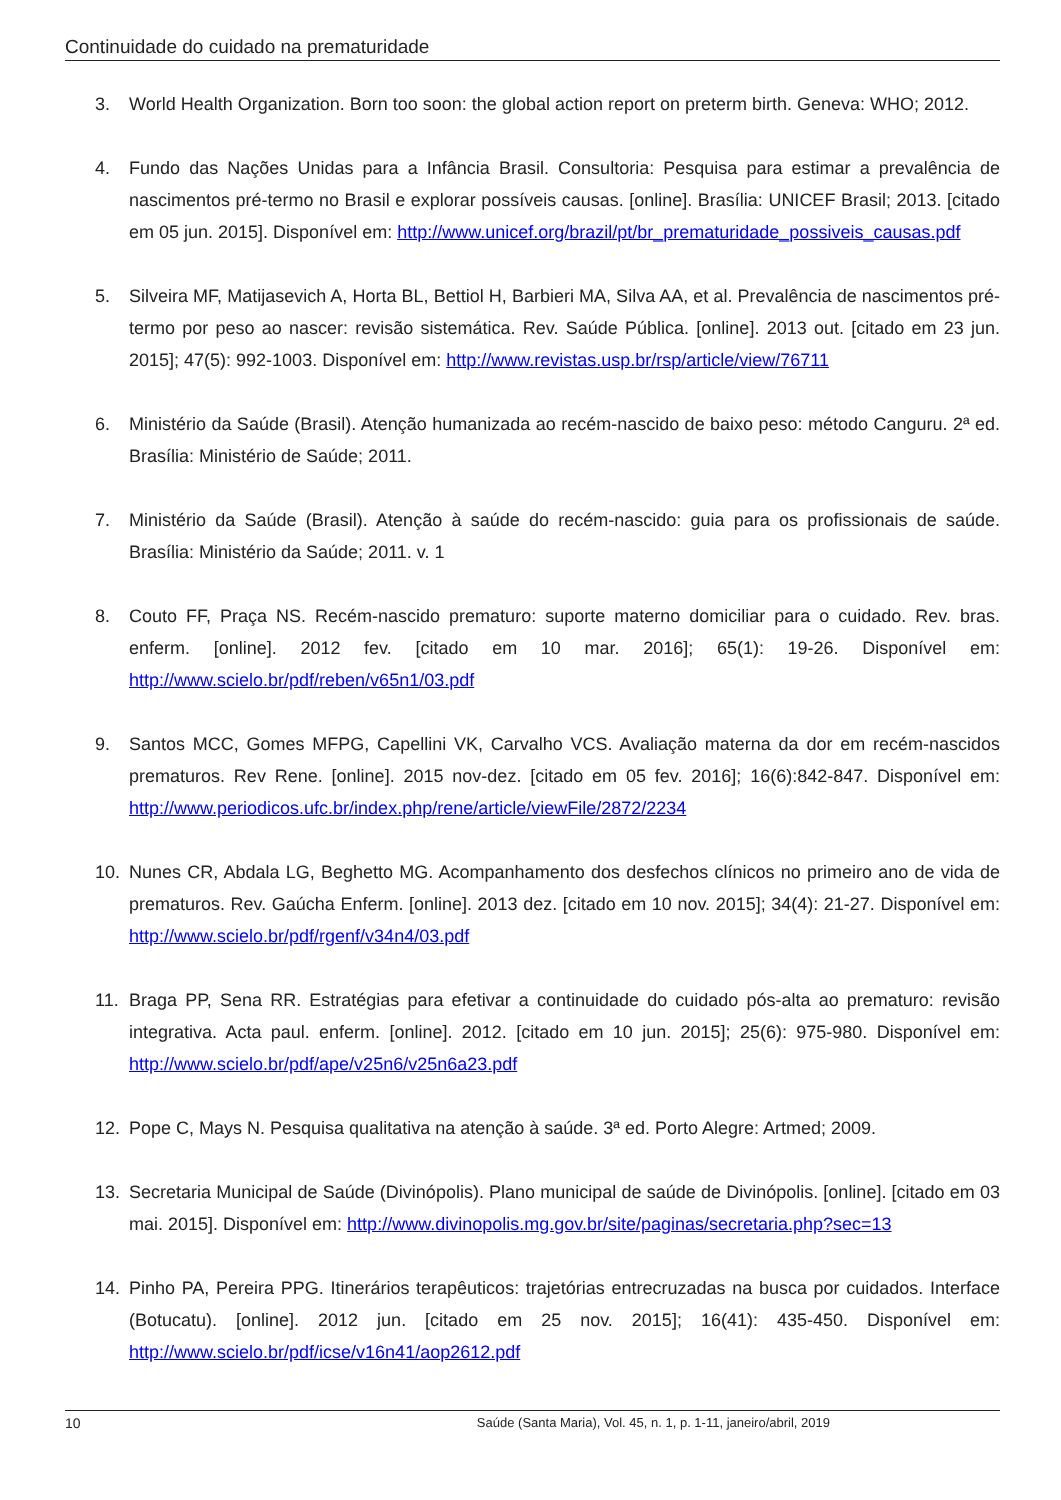Continuidade do cuidado na prematuridade
3. World Health Organization. Born too soon: the global action report on preterm birth. Geneva: WHO; 2012.
4. Fundo das Nações Unidas para a Infância Brasil. Consultoria: Pesquisa para estimar a prevalência de nascimentos pré-termo no Brasil e explorar possíveis causas. [online]. Brasília: UNICEF Brasil; 2013. [citado em 05 jun. 2015]. Disponível em: http://www.unicef.org/brazil/pt/br_prematuridade_possiveis_causas.pdf
5. Silveira MF, Matijasevich A, Horta BL, Bettiol H, Barbieri MA, Silva AA, et al. Prevalência de nascimentos pré-termo por peso ao nascer: revisão sistemática. Rev. Saúde Pública. [online]. 2013 out. [citado em 23 jun. 2015]; 47(5): 992-1003. Disponível em: http://www.revistas.usp.br/rsp/article/view/76711
6. Ministério da Saúde (Brasil). Atenção humanizada ao recém-nascido de baixo peso: método Canguru. 2ª ed. Brasília: Ministério de Saúde; 2011.
7. Ministério da Saúde (Brasil). Atenção à saúde do recém-nascido: guia para os profissionais de saúde. Brasília: Ministério da Saúde; 2011. v. 1
8. Couto FF, Praça NS. Recém-nascido prematuro: suporte materno domiciliar para o cuidado. Rev. bras. enferm. [online]. 2012 fev. [citado em 10 mar. 2016]; 65(1): 19-26. Disponível em: http://www.scielo.br/pdf/reben/v65n1/03.pdf
9. Santos MCC, Gomes MFPG, Capellini VK, Carvalho VCS. Avaliação materna da dor em recém-nascidos prematuros. Rev Rene. [online]. 2015 nov-dez. [citado em 05 fev. 2016]; 16(6):842-847. Disponível em: http://www.periodicos.ufc.br/index.php/rene/article/viewFile/2872/2234
10. Nunes CR, Abdala LG, Beghetto MG. Acompanhamento dos desfechos clínicos no primeiro ano de vida de prematuros. Rev. Gaúcha Enferm. [online]. 2013 dez. [citado em 10 nov. 2015]; 34(4): 21-27. Disponível em: http://www.scielo.br/pdf/rgenf/v34n4/03.pdf
11. Braga PP, Sena RR. Estratégias para efetivar a continuidade do cuidado pós-alta ao prematuro: revisão integrativa. Acta paul. enferm. [online]. 2012. [citado em 10 jun. 2015]; 25(6): 975-980. Disponível em: http://www.scielo.br/pdf/ape/v25n6/v25n6a23.pdf
12. Pope C, Mays N. Pesquisa qualitativa na atenção à saúde. 3ª ed. Porto Alegre: Artmed; 2009.
13. Secretaria Municipal de Saúde (Divinópolis). Plano municipal de saúde de Divinópolis. [online]. [citado em 03 mai. 2015]. Disponível em: http://www.divinopolis.mg.gov.br/site/paginas/secretaria.php?sec=13
14. Pinho PA, Pereira PPG. Itinerários terapêuticos: trajetórias entrecruzadas na busca por cuidados. Interface (Botucatu). [online]. 2012 jun. [citado em 25 nov. 2015]; 16(41): 435-450. Disponível em: http://www.scielo.br/pdf/icse/v16n41/aop2612.pdf
10 Saúde (Santa Maria), Vol. 45, n. 1, p. 1-11, janeiro/abril, 2019